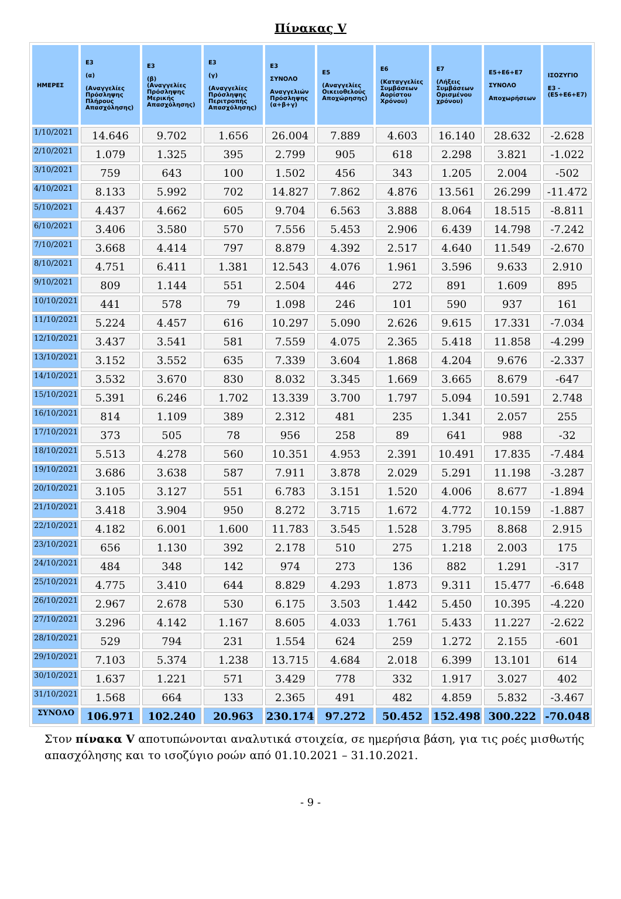Πίνακας V
| ΗΜΕΡΕΣ | Ε3 (α) (Αναγγελίες Πρόσληψης Πλήρους Απασχόλησης) | Ε3 (β) (Αναγγελίες Πρόσληψης Μερικής Απασχόλησης) | Ε3 (γ) (Αναγγελίες Πρόσληψης Περιτροπής Απασχόλησης) | Ε3 ΣΥΝΟΛΟ Αναγγελιών Πρόσληψης (α+β+γ) | Ε5 (Αναγγελίες Οικειοθελούς Αποχώρησης) | Ε6 (Καταγγελίες Συμβάσεων Αορίστου Χρόνου) | Ε7 (Λήξεις Συμβάσεων Ορισμένου χρόνου) | Ε5+Ε6+Ε7 ΣΥΝΟΛΟ Αποχωρήσεων | ΙΣΟΖΥΓΙΟ Ε3 - (Ε5+Ε6+Ε7) |
| --- | --- | --- | --- | --- | --- | --- | --- | --- | --- |
| 1/10/2021 | 14.646 | 9.702 | 1.656 | 26.004 | 7.889 | 4.603 | 16.140 | 28.632 | -2.628 |
| 2/10/2021 | 1.079 | 1.325 | 395 | 2.799 | 905 | 618 | 2.298 | 3.821 | -1.022 |
| 3/10/2021 | 759 | 643 | 100 | 1.502 | 456 | 343 | 1.205 | 2.004 | -502 |
| 4/10/2021 | 8.133 | 5.992 | 702 | 14.827 | 7.862 | 4.876 | 13.561 | 26.299 | -11.472 |
| 5/10/2021 | 4.437 | 4.662 | 605 | 9.704 | 6.563 | 3.888 | 8.064 | 18.515 | -8.811 |
| 6/10/2021 | 3.406 | 3.580 | 570 | 7.556 | 5.453 | 2.906 | 6.439 | 14.798 | -7.242 |
| 7/10/2021 | 3.668 | 4.414 | 797 | 8.879 | 4.392 | 2.517 | 4.640 | 11.549 | -2.670 |
| 8/10/2021 | 4.751 | 6.411 | 1.381 | 12.543 | 4.076 | 1.961 | 3.596 | 9.633 | 2.910 |
| 9/10/2021 | 809 | 1.144 | 551 | 2.504 | 446 | 272 | 891 | 1.609 | 895 |
| 10/10/2021 | 441 | 578 | 79 | 1.098 | 246 | 101 | 590 | 937 | 161 |
| 11/10/2021 | 5.224 | 4.457 | 616 | 10.297 | 5.090 | 2.626 | 9.615 | 17.331 | -7.034 |
| 12/10/2021 | 3.437 | 3.541 | 581 | 7.559 | 4.075 | 2.365 | 5.418 | 11.858 | -4.299 |
| 13/10/2021 | 3.152 | 3.552 | 635 | 7.339 | 3.604 | 1.868 | 4.204 | 9.676 | -2.337 |
| 14/10/2021 | 3.532 | 3.670 | 830 | 8.032 | 3.345 | 1.669 | 3.665 | 8.679 | -647 |
| 15/10/2021 | 5.391 | 6.246 | 1.702 | 13.339 | 3.700 | 1.797 | 5.094 | 10.591 | 2.748 |
| 16/10/2021 | 814 | 1.109 | 389 | 2.312 | 481 | 235 | 1.341 | 2.057 | 255 |
| 17/10/2021 | 373 | 505 | 78 | 956 | 258 | 89 | 641 | 988 | -32 |
| 18/10/2021 | 5.513 | 4.278 | 560 | 10.351 | 4.953 | 2.391 | 10.491 | 17.835 | -7.484 |
| 19/10/2021 | 3.686 | 3.638 | 587 | 7.911 | 3.878 | 2.029 | 5.291 | 11.198 | -3.287 |
| 20/10/2021 | 3.105 | 3.127 | 551 | 6.783 | 3.151 | 1.520 | 4.006 | 8.677 | -1.894 |
| 21/10/2021 | 3.418 | 3.904 | 950 | 8.272 | 3.715 | 1.672 | 4.772 | 10.159 | -1.887 |
| 22/10/2021 | 4.182 | 6.001 | 1.600 | 11.783 | 3.545 | 1.528 | 3.795 | 8.868 | 2.915 |
| 23/10/2021 | 656 | 1.130 | 392 | 2.178 | 510 | 275 | 1.218 | 2.003 | 175 |
| 24/10/2021 | 484 | 348 | 142 | 974 | 273 | 136 | 882 | 1.291 | -317 |
| 25/10/2021 | 4.775 | 3.410 | 644 | 8.829 | 4.293 | 1.873 | 9.311 | 15.477 | -6.648 |
| 26/10/2021 | 2.967 | 2.678 | 530 | 6.175 | 3.503 | 1.442 | 5.450 | 10.395 | -4.220 |
| 27/10/2021 | 3.296 | 4.142 | 1.167 | 8.605 | 4.033 | 1.761 | 5.433 | 11.227 | -2.622 |
| 28/10/2021 | 529 | 794 | 231 | 1.554 | 624 | 259 | 1.272 | 2.155 | -601 |
| 29/10/2021 | 7.103 | 5.374 | 1.238 | 13.715 | 4.684 | 2.018 | 6.399 | 13.101 | 614 |
| 30/10/2021 | 1.637 | 1.221 | 571 | 3.429 | 778 | 332 | 1.917 | 3.027 | 402 |
| 31/10/2021 | 1.568 | 664 | 133 | 2.365 | 491 | 482 | 4.859 | 5.832 | -3.467 |
| ΣΥΝΟΛΟ | 106.971 | 102.240 | 20.963 | 230.174 | 97.272 | 50.452 | 152.498 | 300.222 | -70.048 |
Στον πίνακα V αποτυπώνονται αναλυτικά στοιχεία, σε ημερήσια βάση, για τις ροές μισθωτής απασχόλησης και το ισοζύγιο ροών από 01.10.2021 – 31.10.2021.
- 9 -